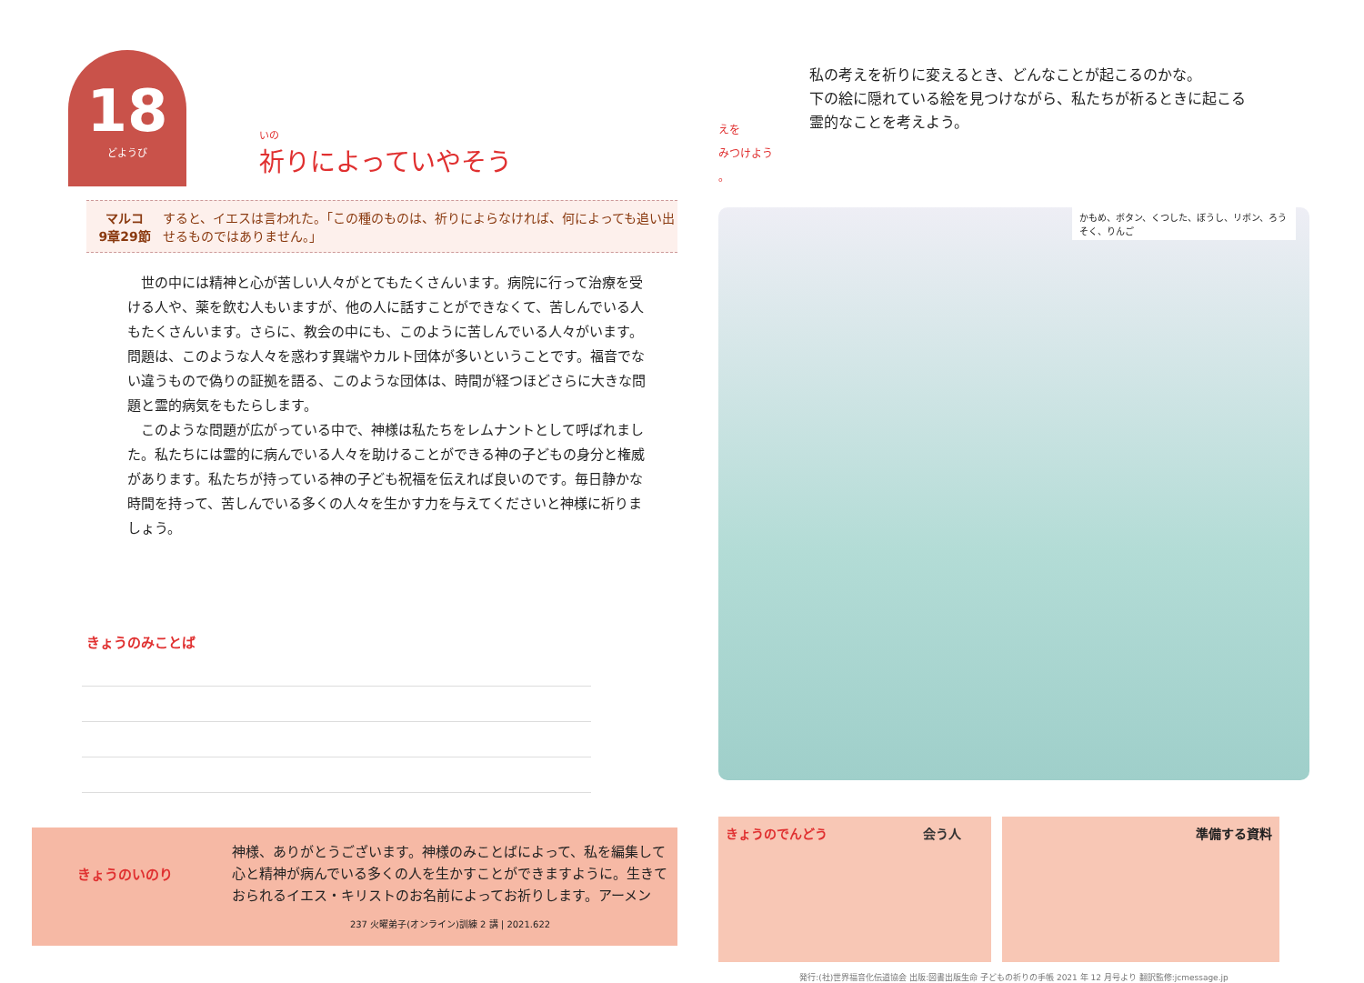18
どようび
いの
祈りによっていやそう
マルコ
9章29節
すると、イエスは言われた。「この種のものは、祈りによらなければ、何によっても追い出せるものではありません。」
世の中には精神と心が苦しい人々がとてもたくさんいます。病院に行って治療を受ける人や、薬を飲む人もいますが、他の人に話すことができなくて、苦しんでいる人もたくさんいます。さらに、教会の中にも、このように苦しんでいる人々がいます。問題は、このような人々を惑わす異端やカルト団体が多いということです。福音でない違うもので偽りの証拠を語る、このような団体は、時間が経つほどさらに大きな問題と霊的病気をもたらします。
このような問題が広がっている中で、神様は私たちをレムナントとして呼ばれました。私たちには霊的に病んでいる人々を助けることができる神の子どもの身分と権威があります。私たちが持っている神の子ども祝福を伝えれば良いのです。毎日静かな時間を持って、苦しんでいる多くの人々を生かす力を与えてくださいと神様に祈りましょう。
きょうのみことば
きょうのいのり
神様、ありがとうございます。神様のみことばによって、私を編集して心と精神が病んでいる多くの人を生かすことができますように。生きておられるイエス・キリストのお名前によってお祈りします。アーメン
237 火曜弟子(オンライン)訓練 2 講 | 2021.622
えを
みつけよう
。
私の考えを祈りに変えるとき、どんなことが起こるのかな。
下の絵に隠れている絵を見つけながら、私たちが祈るときに起こる
霊的なことを考えよう。
かもめ、ボタン、くつした、ぼうし、リボン、ろうそく、りんご
きょうのでんどう 会う人 準備する資料
発行:(社)世界福音化伝道協会 出版:図書出版生命 子どもの祈りの手帳 2021 年 12 月号より 翻訳監修:jcmessage.jp